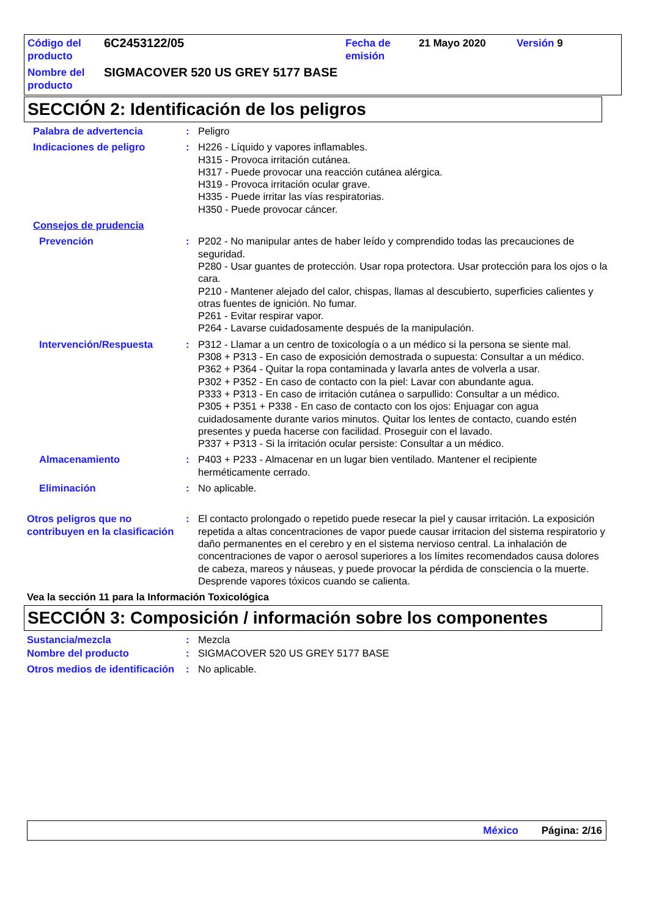| Código del producto | 6C2453122/05 | Fecha de emisión | 21 Mayo 2020 | Versión 9 |
| Nombre del producto | SIGMACOVER 520 US GREY 5177 BASE | | | |
SECCIÓN 2: Identificación de los peligros
Palabra de advertencia : Peligro
Indicaciones de peligro : H226 - Líquido y vapores inflamables.
H315 - Provoca irritación cutánea.
H317 - Puede provocar una reacción cutánea alérgica.
H319 - Provoca irritación ocular grave.
H335 - Puede irritar las vías respiratorias.
H350 - Puede provocar cáncer.
Consejos de prudencia
Prevención : P202 - No manipular antes de haber leído y comprendido todas las precauciones de seguridad.
P280 - Usar guantes de protección. Usar ropa protectora. Usar protección para los ojos o la cara.
P210 - Mantener alejado del calor, chispas, llamas al descubierto, superficies calientes y otras fuentes de ignición. No fumar.
P261 - Evitar respirar vapor.
P264 - Lavarse cuidadosamente después de la manipulación.
Intervención/Respuesta : P312 - Llamar a un centro de toxicología o a un médico si la persona se siente mal.
P308 + P313 - En caso de exposición demostrada o supuesta: Consultar a un médico.
P362 + P364 - Quitar la ropa contaminada y lavarla antes de volverla a usar.
P302 + P352 - En caso de contacto con la piel: Lavar con abundante agua.
P333 + P313 - En caso de irritación cutánea o sarpullido: Consultar a un médico.
P305 + P351 + P338 - En caso de contacto con los ojos: Enjuagar con agua cuidadosamente durante varios minutos. Quitar los lentes de contacto, cuando estén presentes y pueda hacerse con facilidad. Proseguir con el lavado.
P337 + P313 - Si la irritación ocular persiste: Consultar a un médico.
Almacenamiento : P403 + P233 - Almacenar en un lugar bien ventilado. Mantener el recipiente herméticamente cerrado.
Eliminación : No aplicable.
Otros peligros que no contribuyen en la clasificación
: El contacto prolongado o repetido puede resecar la piel y causar irritación. La exposición repetida a altas concentraciones de vapor puede causar irritacion del sistema respiratorio y daño permanentes en el cerebro y en el sistema nervioso central. La inhalación de concentraciones de vapor o aerosol superiores a los límites recomendados causa dolores de cabeza, mareos y náuseas, y puede provocar la pérdida de consciencia o la muerte. Desprende vapores tóxicos cuando se calienta.
Vea la sección 11 para la Información Toxicológica
SECCIÓN 3: Composición / información sobre los componentes
Sustancia/mezcla : Mezcla
Nombre del producto : SIGMACOVER 520 US GREY 5177 BASE
Otros medios de identificación
: No aplicable.
México Página: 2/16